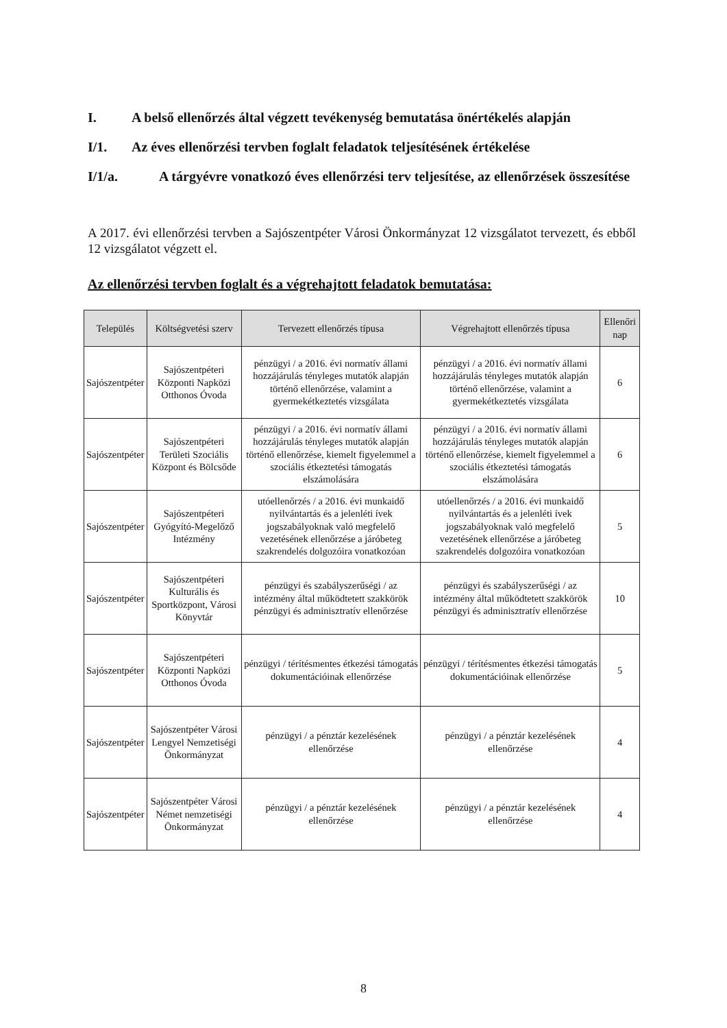I. A belső ellenőrzés által végzett tevékenység bemutatása önértékelés alapján
I/1. Az éves ellenőrzési tervben foglalt feladatok teljesítésének értékelése
I/1/a. A tárgyévre vonatkozó éves ellenőrzési terv teljesítése, az ellenőrzések összesítése
A 2017. évi ellenőrzési tervben a Sajószentpéter Városi Önkormányzat 12 vizsgálatot tervezett, és ebből 12 vizsgálatot végzett el.
Az ellenőrzési tervben foglalt és a végrehajtott feladatok bemutatása:
| Település | Költségvetési szerv | Tervezett ellenőrzés típusa | Végrehajtott ellenőrzés típusa | Ellenőri nap |
| --- | --- | --- | --- | --- |
| Sajószentpéter | Sajószentpéteri Központi Napközi Otthonos Óvoda | pénzügyi / a 2016. évi normatív állami hozzájárulás tényleges mutatók alapján történő ellenőrzése, valamint a gyermekétkeztetés vizsgálata | pénzügyi / a 2016. évi normatív állami hozzájárulás tényleges mutatók alapján történő ellenőrzése, valamint a gyermekétkeztetés vizsgálata | 6 |
| Sajószentpéter | Sajószentpéteri Területi Szociális Központ és Bölcsőde | pénzügyi / a 2016. évi normatív állami hozzájárulás tényleges mutatók alapján történő ellenőrzése, kiemelt figyelemmel a szociális étkeztetési támogatás elszámolására | pénzügyi / a 2016. évi normatív állami hozzájárulás tényleges mutatók alapján történő ellenőrzése, kiemelt figyelemmel a szociális étkeztetési támogatás elszámolására | 6 |
| Sajószentpéter | Sajószentpéteri Gyógyító-Megelőző Intézmény | utóellenőrzés / a 2016. évi munkaidő nyilvántartás és a jelenléti ívek jogszabályoknak való megfelelő vezetésének ellenőrzése a járóbeteg szakrendelés dolgozóira vonatkozóan | utóellenőrzés / a 2016. évi munkaidő nyilvántartás és a jelenléti ívek jogszabályoknak való megfelelő vezetésének ellenőrzése a járóbeteg szakrendelés dolgozóira vonatkozóan | 5 |
| Sajószentpéter | Sajószentpéteri Kulturális és Sportközpont, Városi Könyvtár | pénzügyi és szabályszerűségi / az intézmény által működtetett szakkörök pénzügyi és adminisztratív ellenőrzése | pénzügyi és szabályszerűségi / az intézmény által működtetett szakkörök pénzügyi és adminisztratív ellenőrzése | 10 |
| Sajószentpéter | Sajószentpéteri Központi Napközi Otthonos Óvoda | pénzügyi / térítésmentes étkezési támogatás dokumentációinak ellenőrzése | pénzügyi / térítésmentes étkezési támogatás dokumentációinak ellenőrzése | 5 |
| Sajószentpéter | Sajószentpéter Városi Lengyel Nemzetiségi Önkormányzat | pénzügyi / a pénztár kezelésének ellenőrzése | pénzügyi / a pénztár kezelésének ellenőrzése | 4 |
| Sajószentpéter | Sajószentpéter Városi Német nemzetiségi Önkormányzat | pénzügyi / a pénztár kezelésének ellenőrzése | pénzügyi / a pénztár kezelésének ellenőrzése | 4 |
8